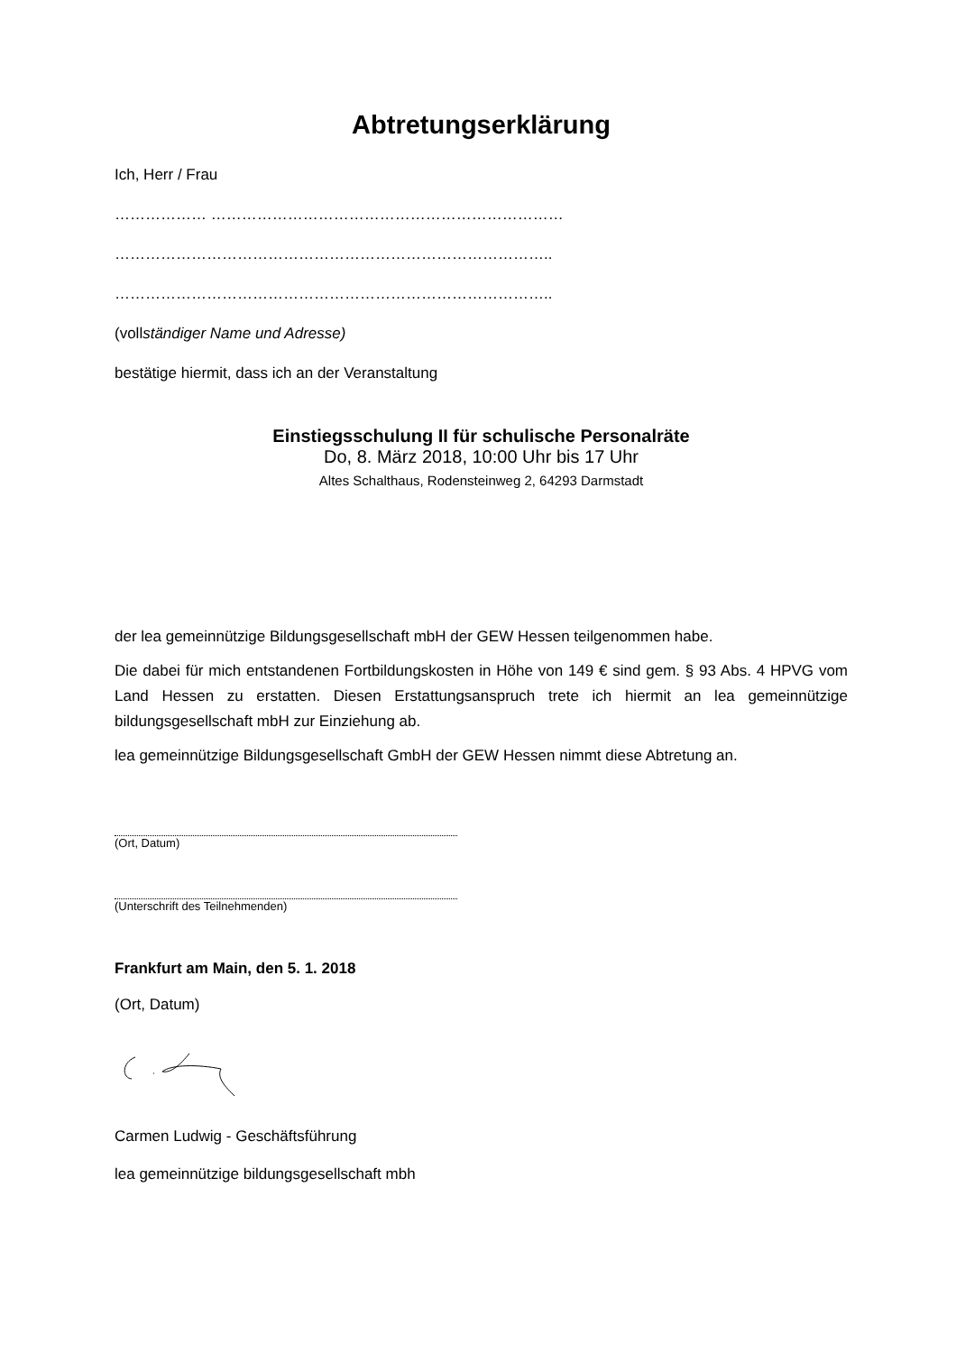Abtretungserklärung
Ich, Herr / Frau
……………… ……………………………………………………………
…………………………………………………………………………..
…………………………………………………………………………..
(vollständiger Name und Adresse)
bestätige hiermit, dass ich an der Veranstaltung
Einstiegsschulung II für schulische Personalräte
Do, 8. März 2018, 10:00 Uhr bis 17 Uhr
Altes Schalthaus, Rodensteinweg 2, 64293 Darmstadt
der lea gemeinnützige Bildungsgesellschaft mbH der GEW Hessen teilgenommen habe.
Die dabei für mich entstandenen Fortbildungskosten in Höhe von 149 € sind gem. § 93 Abs. 4 HPVG vom Land Hessen zu erstatten. Diesen Erstattungsanspruch trete ich hiermit an lea gemeinnützige bildungsgesellschaft mbH zur Einziehung ab.
lea gemeinnützige Bildungsgesellschaft GmbH der GEW Hessen nimmt diese Abtretung an.
(Ort, Datum)
(Unterschrift des Teilnehmenden)
Frankfurt am Main, den 5. 1. 2018
(Ort, Datum)
Carmen Ludwig - Geschäftsführung
lea gemeinnützige bildungsgesellschaft mbh